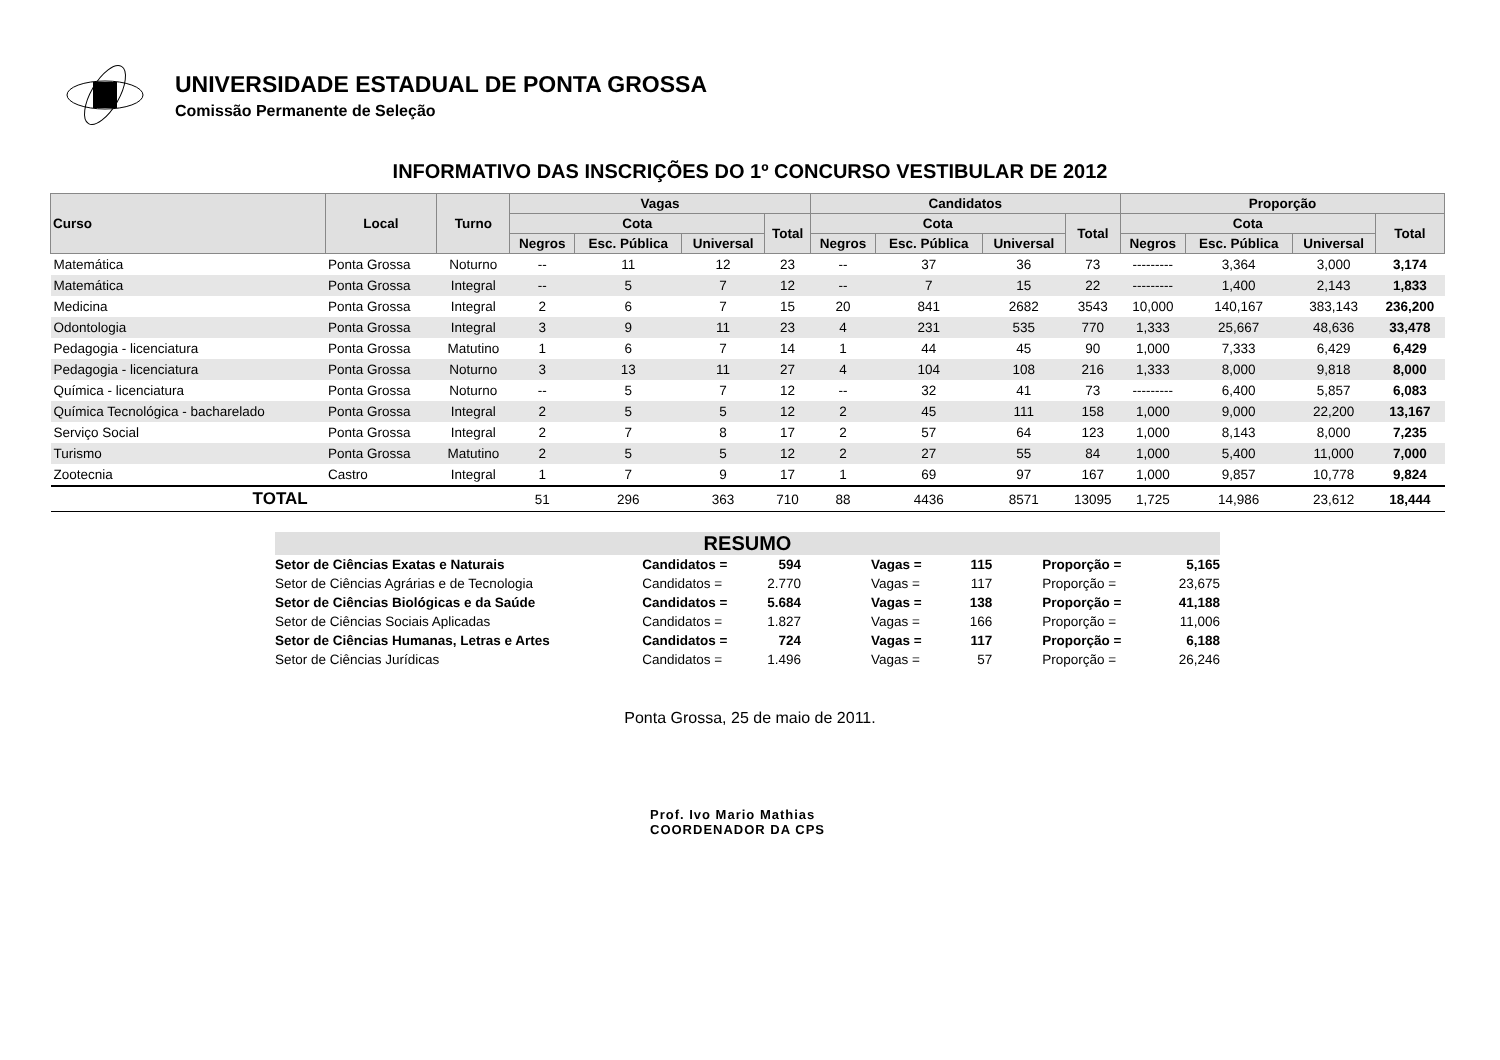UNIVERSIDADE ESTADUAL DE PONTA GROSSA
Comissão Permanente de Seleção
INFORMATIVO DAS INSCRIÇÕES DO 1º CONCURSO VESTIBULAR DE 2012
| Curso | Local | Turno | Vagas | | | | Candidatos | | | | Proporção | | | |
| --- | --- | --- | --- | --- | --- | --- | --- | --- | --- | --- | --- | --- | --- | --- |
| | | | Cota | | | Total | Cota | | | Total | Cota | | | Total |
| | | | Negros | Esc. Pública | Universal | | Negros | Esc. Pública | Universal | | Negros | Esc. Pública | Universal | |
| Matemática | Ponta Grossa | Noturno | -- | 11 | 12 | 23 | -- | 37 | 36 | 73 | --------- | 3,364 | 3,000 | 3,174 |
| Matemática | Ponta Grossa | Integral | -- | 5 | 7 | 12 | -- | 7 | 15 | 22 | --------- | 1,400 | 2,143 | 1,833 |
| Medicina | Ponta Grossa | Integral | 2 | 6 | 7 | 15 | 20 | 841 | 2682 | 3543 | 10,000 | 140,167 | 383,143 | 236,200 |
| Odontologia | Ponta Grossa | Integral | 3 | 9 | 11 | 23 | 4 | 231 | 535 | 770 | 1,333 | 25,667 | 48,636 | 33,478 |
| Pedagogia - licenciatura | Ponta Grossa | Matutino | 1 | 6 | 7 | 14 | 1 | 44 | 45 | 90 | 1,000 | 7,333 | 6,429 | 6,429 |
| Pedagogia - licenciatura | Ponta Grossa | Noturno | 3 | 13 | 11 | 27 | 4 | 104 | 108 | 216 | 1,333 | 8,000 | 9,818 | 8,000 |
| Química - licenciatura | Ponta Grossa | Noturno | -- | 5 | 7 | 12 | -- | 32 | 41 | 73 | --------- | 6,400 | 5,857 | 6,083 |
| Química Tecnológica - bacharelado | Ponta Grossa | Integral | 2 | 5 | 5 | 12 | 2 | 45 | 111 | 158 | 1,000 | 9,000 | 22,200 | 13,167 |
| Serviço Social | Ponta Grossa | Integral | 2 | 7 | 8 | 17 | 2 | 57 | 64 | 123 | 1,000 | 8,143 | 8,000 | 7,235 |
| Turismo | Ponta Grossa | Matutino | 2 | 5 | 5 | 12 | 2 | 27 | 55 | 84 | 1,000 | 5,400 | 11,000 | 7,000 |
| Zootecnia | Castro | Integral | 1 | 7 | 9 | 17 | 1 | 69 | 97 | 167 | 1,000 | 9,857 | 10,778 | 9,824 |
| TOTAL | | | 51 | 296 | 363 | 710 | 88 | 4436 | 8571 | 13095 | 1,725 | 14,986 | 23,612 | 18,444 |
RESUMO
| Setor de Ciências Exatas e Naturais | Candidatos = | 594 | Vagas = | 115 | Proporção = | 5,165 |
| Setor de Ciências Agrárias e de Tecnologia | Candidatos = | 2.770 | Vagas = | 117 | Proporção = | 23,675 |
| Setor de Ciências Biológicas e da Saúde | Candidatos = | 5.684 | Vagas = | 138 | Proporção = | 41,188 |
| Setor de Ciências Sociais Aplicadas | Candidatos = | 1.827 | Vagas = | 166 | Proporção = | 11,006 |
| Setor de Ciências Humanas, Letras e Artes | Candidatos = | 724 | Vagas = | 117 | Proporção = | 6,188 |
| Setor de Ciências Jurídicas | Candidatos = | 1.496 | Vagas = | 57 | Proporção = | 26,246 |
Ponta Grossa, 25 de maio de 2011.
Prof. Ivo Mario Mathias
COORDENADOR DA CPS